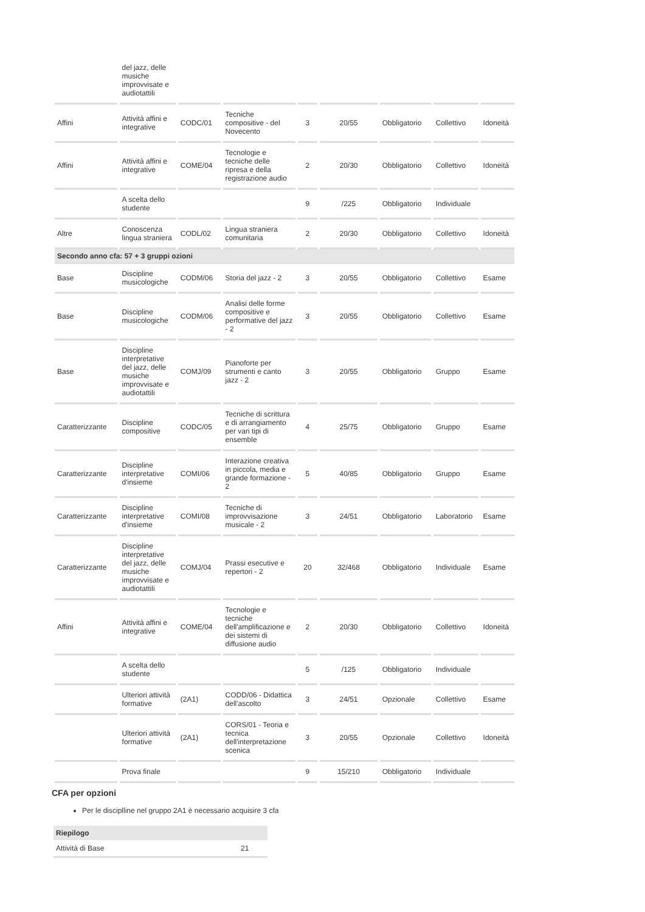| | del jazz, delle musiche improvvisate e audiotattili | | | | | | | |
| Affini | Attività affini e integrative | CODC/01 | Tecniche compositive - del Novecento | 3 | 20/55 | Obbligatorio | Collettivo | Idoneità |
| Affini | Attività affini e integrative | COME/04 | Tecnologie e tecniche delle ripresa e della registrazione audio | 2 | 20/30 | Obbligatorio | Collettivo | Idoneità |
| | A scelta dello studente | | | 9 | /225 | Obbligatorio | Individuale | |
| Altre | Conoscenza lingua straniera | CODL/02 | Lingua straniera comunitaria | 2 | 20/30 | Obbligatorio | Collettivo | Idoneità |
| Secondo anno cfa: 57 + 3 gruppi ozioni | | | | | | | | |
| Base | Discipline musicologiche | CODM/06 | Storia del jazz - 2 | 3 | 20/55 | Obbligatorio | Collettivo | Esame |
| Base | Discipline musicologiche | CODM/06 | Analisi delle forme compositive e performative del jazz - 2 | 3 | 20/55 | Obbligatorio | Collettivo | Esame |
| Base | Discipline interpretative del jazz, delle musiche improvvisate e audiotattili | COMJ/09 | Pianoforte per strumenti e canto jazz - 2 | 3 | 20/55 | Obbligatorio | Gruppo | Esame |
| Caratterizzante | Discipline compositive | CODC/05 | Tecniche di scrittura e di arrangiamento per vari tipi di ensemble | 4 | 25/75 | Obbligatorio | Gruppo | Esame |
| Caratterizzante | Discipline interpretative d'insieme | COMI/06 | Interazione creativa in piccola, media e grande formazione - 2 | 5 | 40/85 | Obbligatorio | Gruppo | Esame |
| Caratterizzante | Discipline interpretative d'insieme | COMI/08 | Tecniche di improvvisazione musicale - 2 | 3 | 24/51 | Obbligatorio | Laboratorio | Esame |
| Caratterizzante | Discipline interpretative del jazz, delle musiche improvvisate e audiotattili | COMJ/04 | Prassi esecutive e repertori - 2 | 20 | 32/468 | Obbligatorio | Individuale | Esame |
| Affini | Attività affini e integrative | COME/04 | Tecnologie e tecniche dell'amplificazione e dei sistemi di diffusione audio | 2 | 20/30 | Obbligatorio | Collettivo | Idoneità |
| | A scelta dello studente | | | 5 | /125 | Obbligatorio | Individuale | |
| | Ulteriori attività formative | (2A1) | CODD/06 - Didattica dell'ascolto | 3 | 24/51 | Opzionale | Collettivo | Esame |
| | Ulteriori attività formative | (2A1) | CORS/01 - Teoria e tecnica dell'interpretazione scenica | 3 | 20/55 | Opzionale | Collettivo | Idoneità |
| | Prova finale | | | 9 | 15/210 | Obbligatorio | Individuale | |
CFA per opzioni
Per le disciplline nel gruppo 2A1 è necessario acquisire 3 cfa
| Riepilogo | |
| --- | --- |
| Attività di Base | 21 |